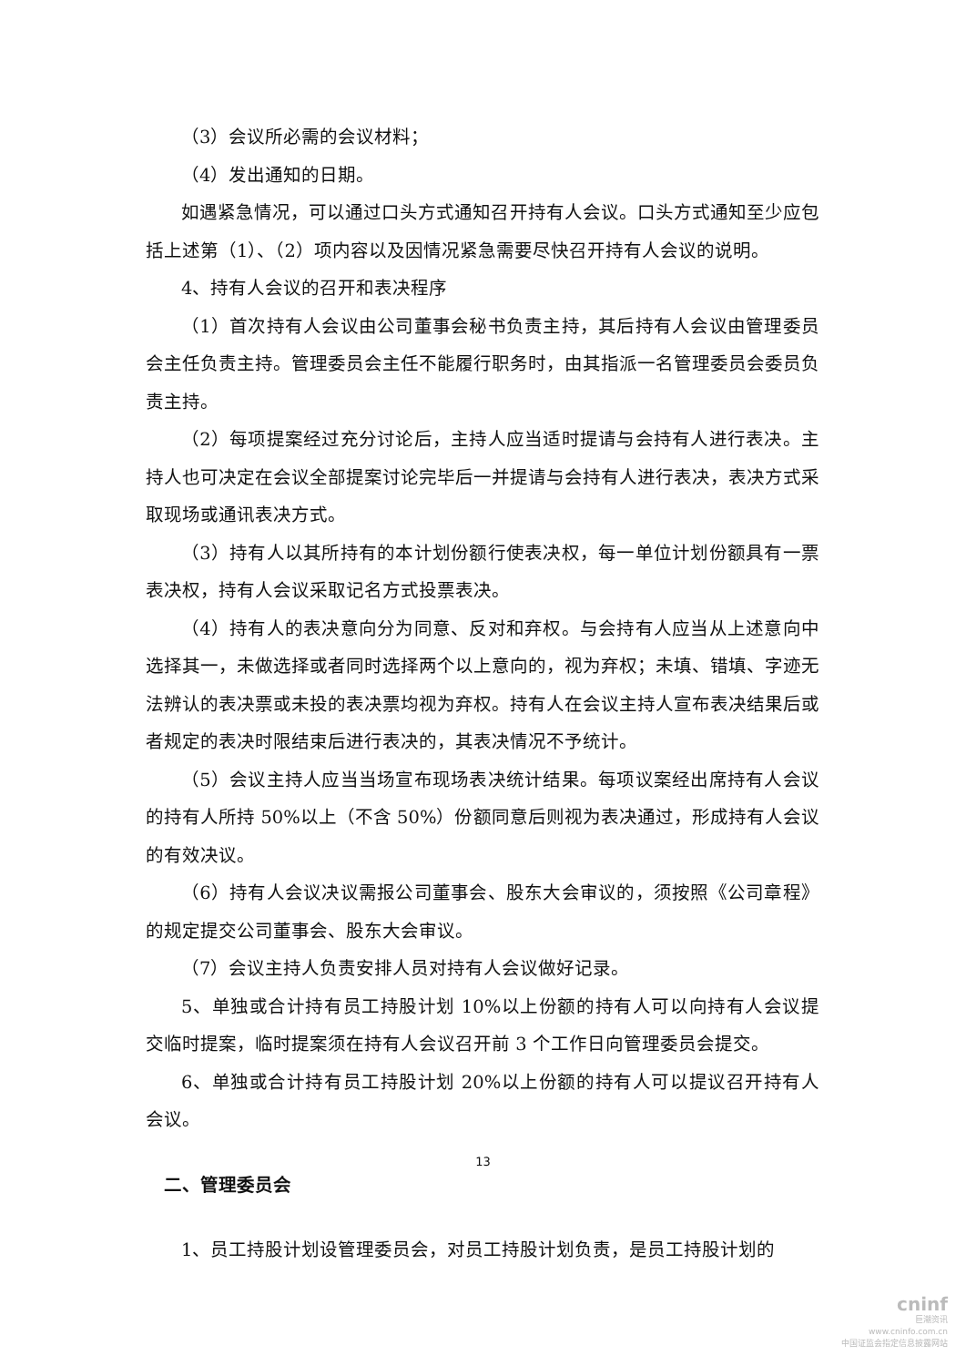（3）会议所必需的会议材料；
（4）发出通知的日期。
如遇紧急情况，可以通过口头方式通知召开持有人会议。口头方式通知至少应包括上述第（1）、（2）项内容以及因情况紧急需要尽快召开持有人会议的说明。
4、持有人会议的召开和表决程序
（1）首次持有人会议由公司董事会秘书负责主持，其后持有人会议由管理委员会主任负责主持。管理委员会主任不能履行职务时，由其指派一名管理委员会委员负责主持。
（2）每项提案经过充分讨论后，主持人应当适时提请与会持有人进行表决。主持人也可决定在会议全部提案讨论完毕后一并提请与会持有人进行表决，表决方式采取现场或通讯表决方式。
（3）持有人以其所持有的本计划份额行使表决权，每一单位计划份额具有一票表决权，持有人会议采取记名方式投票表决。
（4）持有人的表决意向分为同意、反对和弃权。与会持有人应当从上述意向中选择其一，未做选择或者同时选择两个以上意向的，视为弃权；未填、错填、字迹无法辨认的表决票或未投的表决票均视为弃权。持有人在会议主持人宣布表决结果后或者规定的表决时限结束后进行表决的，其表决情况不予统计。
（5）会议主持人应当当场宣布现场表决统计结果。每项议案经出席持有人会议的持有人所持 50%以上（不含 50%）份额同意后则视为表决通过，形成持有人会议的有效决议。
（6）持有人会议决议需报公司董事会、股东大会审议的，须按照《公司章程》的规定提交公司董事会、股东大会审议。
（7）会议主持人负责安排人员对持有人会议做好记录。
5、单独或合计持有员工持股计划 10%以上份额的持有人可以向持有人会议提交临时提案，临时提案须在持有人会议召开前 3 个工作日向管理委员会提交。
6、单独或合计持有员工持股计划 20%以上份额的持有人可以提议召开持有人会议。
二、管理委员会
1、员工持股计划设管理委员会，对员工持股计划负责，是员工持股计划的
13
cninf
巨潮资讯
www.cninfo.com.cn
中国证监会指定信息披露网站